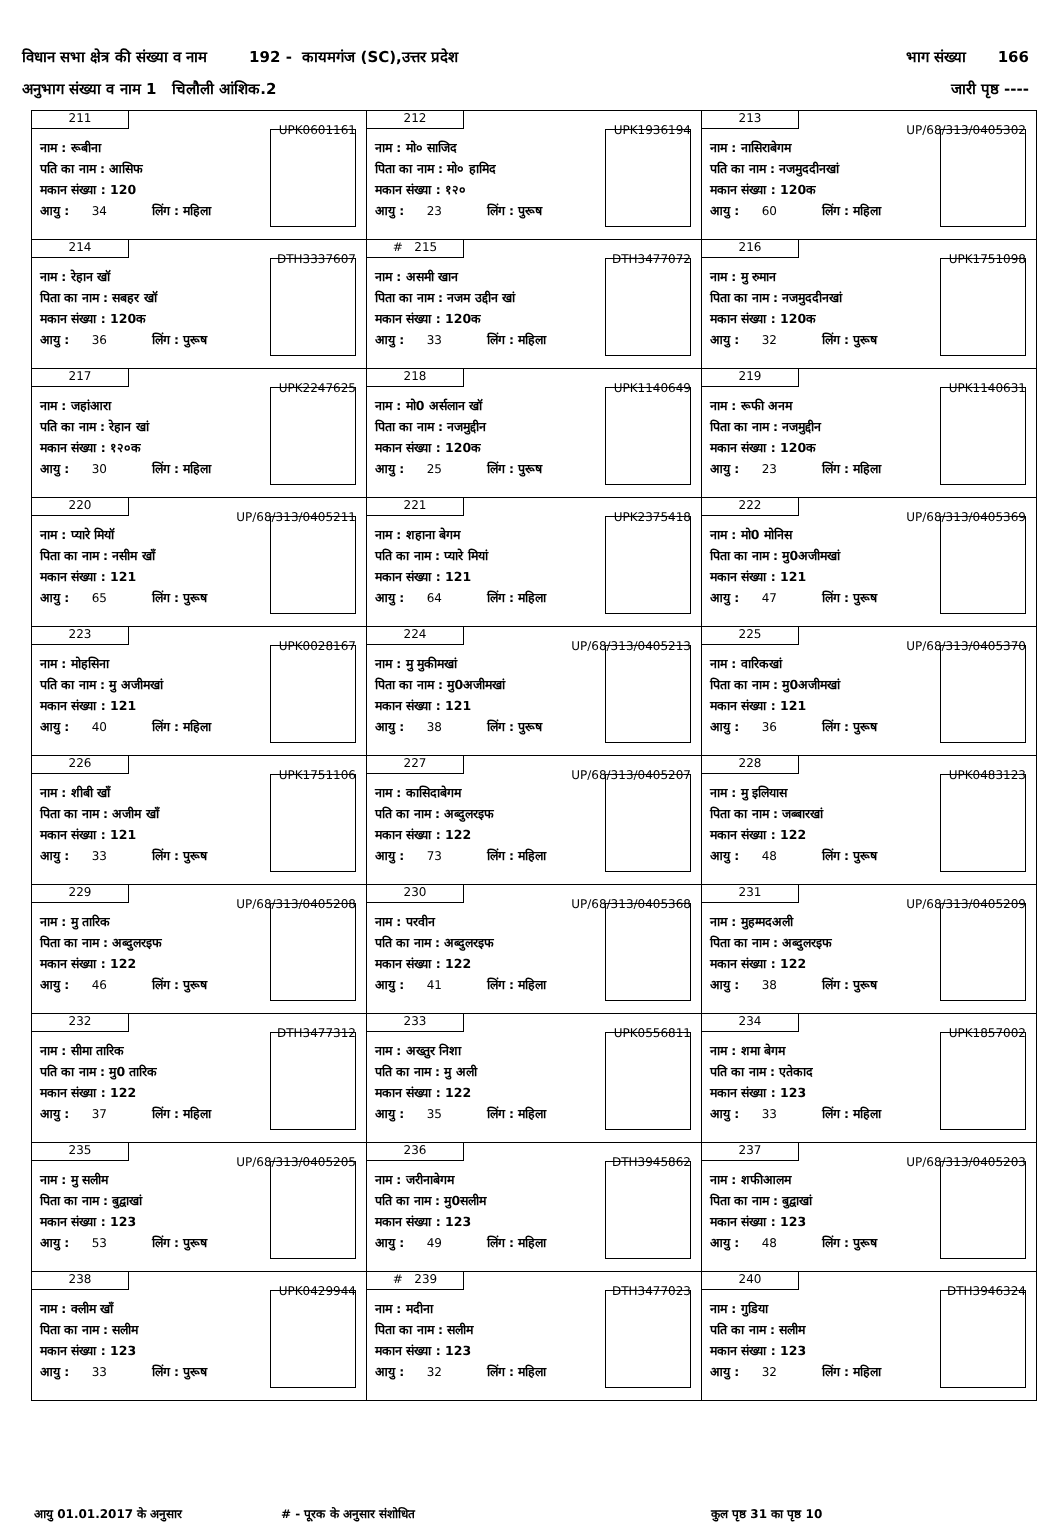विधान सभा क्षेत्र की संख्या व नाम 192 - कायमगंज (SC),उत्तर प्रदेश भाग संख्या 166
अनुभाग संख्या व नाम 1 चिलौली आंशिक.2 जारी पृष्ठ ----
| 211 UPK0601161 नाम : रूबीना पति का नाम : आसिफ मकान संख्या : 120 आयु : 34 लिंग : महिला | 212 UPK1936194 नाम : मो० साजिद पिता का नाम : मो० हामिद मकान संख्या : १२० आयु : 23 लिंग : पुरूष | 213 UP/68/313/0405302 नाम : नासिराबेगम पति का नाम : नजमुददीनखां मकान संख्या : 120क आयु : 60 लिंग : महिला |
| 214 DTH3337607 नाम : रेहान खॉ पिता का नाम : सबहर खॉ मकान संख्या : 120क आयु : 36 लिंग : पुरूष | # 215 DTH3477072 नाम : असमी खान पिता का नाम : नजम उद्दीन खां मकान संख्या : 120क आयु : 33 लिंग : महिला | 216 UPK1751098 नाम : मु रुमान पिता का नाम : नजमुददीनखां मकान संख्या : 120क आयु : 32 लिंग : पुरूष |
| 217 UPK2247625 नाम : जहांआरा पति का नाम : रेहान खां मकान संख्या : १२०क आयु : 30 लिंग : महिला | 218 UPK1140649 नाम : मो0 अर्सलान खॉ पिता का नाम : नजमुद्दीन मकान संख्या : 120क आयु : 25 लिंग : पुरूष | 219 UPK1140631 नाम : रूफी अनम पिता का नाम : नजमुद्दीन मकान संख्या : 120क आयु : 23 लिंग : महिला |
| 220 UP/68/313/0405211 नाम : प्यारे मियॉ पिता का नाम : नसीम खाँ मकान संख्या : 121 आयु : 65 लिंग : पुरूष | 221 UPK2375418 नाम : शहाना बेगम पति का नाम : प्यारे मियां मकान संख्या : 121 आयु : 64 लिंग : महिला | 222 UP/68/313/0405369 नाम : मो0 मोनिस पिता का नाम : मु0अजीमखां मकान संख्या : 121 आयु : 47 लिंग : पुरूष |
| 223 UPK0028167 नाम : मोहसिना पति का नाम : मु अजीमखां मकान संख्या : 121 आयु : 40 लिंग : महिला | 224 UP/68/313/0405213 नाम : मु मुकीमखां पिता का नाम : मु0अजीमखां मकान संख्या : 121 आयु : 38 लिंग : पुरूष | 225 UP/68/313/0405370 नाम : वारिकखां पिता का नाम : मु0अजीमखां मकान संख्या : 121 आयु : 36 लिंग : पुरूष |
| 226 UPK1751106 नाम : शीबी खाँ पिता का नाम : अजीम खाँ मकान संख्या : 121 आयु : 33 लिंग : पुरूष | 227 UP/68/313/0405207 नाम : कासिदाबेगम पति का नाम : अब्दुलरइफ मकान संख्या : 122 आयु : 73 लिंग : महिला | 228 UPK0483123 नाम : मु इलियास पिता का नाम : जब्बारखां मकान संख्या : 122 आयु : 48 लिंग : पुरूष |
| 229 UP/68/313/0405208 नाम : मु तारिक पिता का नाम : अब्दुलरइफ मकान संख्या : 122 आयु : 46 लिंग : पुरूष | 230 UP/68/313/0405368 नाम : परवीन पति का नाम : अब्दुलरइफ मकान संख्या : 122 आयु : 41 लिंग : महिला | 231 UP/68/313/0405209 नाम : मुहम्मदअली पिता का नाम : अब्दुलरइफ मकान संख्या : 122 आयु : 38 लिंग : पुरूष |
| 232 DTH3477312 नाम : सीमा तारिक पति का नाम : मु0 तारिक मकान संख्या : 122 आयु : 37 लिंग : महिला | 233 UPK0556811 नाम : अख्तुर निशा पति का नाम : मु अली मकान संख्या : 122 आयु : 35 लिंग : महिला | 234 UPK1857002 नाम : शमा बेगम पति का नाम : एतेकाद मकान संख्या : 123 आयु : 33 लिंग : महिला |
| 235 UP/68/313/0405205 नाम : मु सलीम पिता का नाम : बुद्वाखां मकान संख्या : 123 आयु : 53 लिंग : पुरूष | 236 DTH3945862 नाम : जरीनाबेगम पति का नाम : मु0सलीम मकान संख्या : 123 आयु : 49 लिंग : महिला | 237 UP/68/313/0405203 नाम : शफीआलम पिता का नाम : बुद्वाखां मकान संख्या : 123 आयु : 48 लिंग : पुरूष |
| 238 UPK0429944 नाम : क्लीम खाँ पिता का नाम : सलीम मकान संख्या : 123 आयु : 33 लिंग : पुरूष | # 239 DTH3477023 नाम : मदीना पिता का नाम : सलीम मकान संख्या : 123 आयु : 32 लिंग : महिला | 240 DTH3946324 नाम : गुडिया पति का नाम : सलीम मकान संख्या : 123 आयु : 32 लिंग : महिला |
आयु 01.01.2017 के अनुसार # - पूरक के अनुसार संशोधित कुल पृष्ठ 31 का पृष्ठ 10